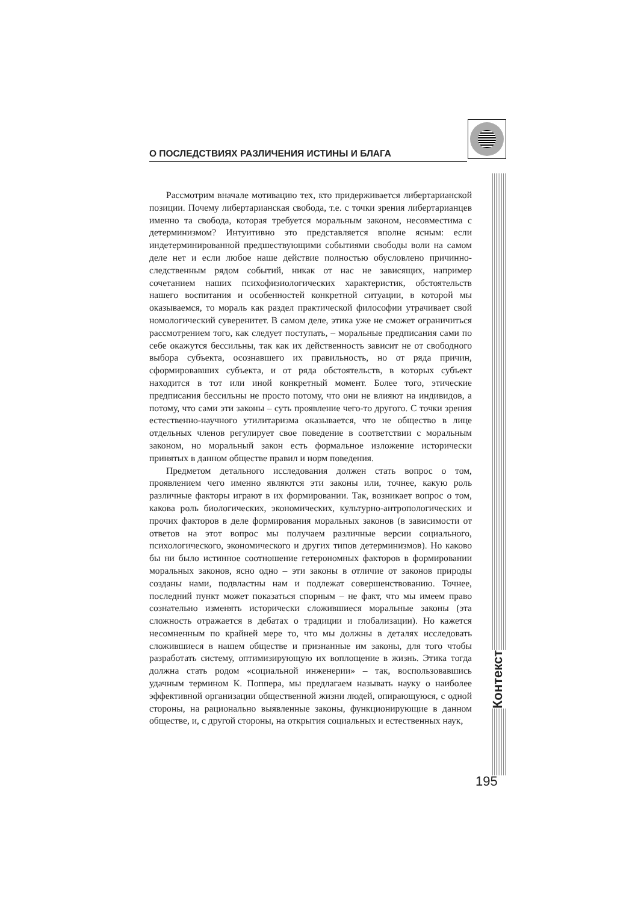О ПОСЛЕДСТВИЯХ РАЗЛИЧЕНИЯ ИСТИНЫ И БЛАГА
Рассмотрим вначале мотивацию тех, кто придерживается либертарианской позиции. Почему либертарианская свобода, т.е. с точки зрения либертарианцев именно та свобода, которая требуется моральным законом, несовместима с детерминизмом? Интуитивно это представляется вполне ясным: если индетерминированной предшествующими событиями свободы воли на самом деле нет и если любое наше действие полностью обусловлено причинно-следственным рядом событий, никак от нас не зависящих, например сочетанием наших психофизиологических характеристик, обстоятельств нашего воспитания и особенностей конкретной ситуации, в которой мы оказываемся, то мораль как раздел практической философии утрачивает свой номологический суверенитет. В самом деле, этика уже не сможет ограничиться рассмотрением того, как следует поступать, – моральные предписания сами по себе окажутся бессильны, так как их действенность зависит не от свободного выбора субъекта, осознавшего их правильность, но от ряда причин, сформировавших субъекта, и от ряда обстоятельств, в которых субъект находится в тот или иной конкретный момент. Более того, этические предписания бессильны не просто потому, что они не влияют на индивидов, а потому, что сами эти законы – суть проявление чего-то другого. С точки зрения естественно-научного утилитаризма оказывается, что не общество в лице отдельных членов регулирует свое поведение в соответствии с моральным законом, но моральный закон есть формальное изложение исторически принятых в данном обществе правил и норм поведения.
Предметом детального исследования должен стать вопрос о том, проявлением чего именно являются эти законы или, точнее, какую роль различные факторы играют в их формировании. Так, возникает вопрос о том, какова роль биологических, экономических, культурно-антропологических и прочих факторов в деле формирования моральных законов (в зависимости от ответов на этот вопрос мы получаем различные версии социального, психологического, экономического и других типов детерминизмов). Но каково бы ни было истинное соотношение гетерономных факторов в формировании моральных законов, ясно одно – эти законы в отличие от законов природы созданы нами, подвластны нам и подлежат совершенствованию. Точнее, последний пункт может показаться спорным – не факт, что мы имеем право сознательно изменять исторически сложившиеся моральные законы (эта сложность отражается в дебатах о традиции и глобализации). Но кажется несомненным по крайней мере то, что мы должны в деталях исследовать сложившиеся в нашем обществе и признанные им законы, для того чтобы разработать систему, оптимизирующую их воплощение в жизнь. Этика тогда должна стать родом «социальной инженерии» – так, воспользовавшись удачным термином К. Поппера, мы предлагаем называть науку о наиболее эффективной организации общественной жизни людей, опирающуюся, с одной стороны, на рационально выявленные законы, функционирующие в данном обществе, и, с другой стороны, на открытия социальных и естественных наук,
Контекст
195